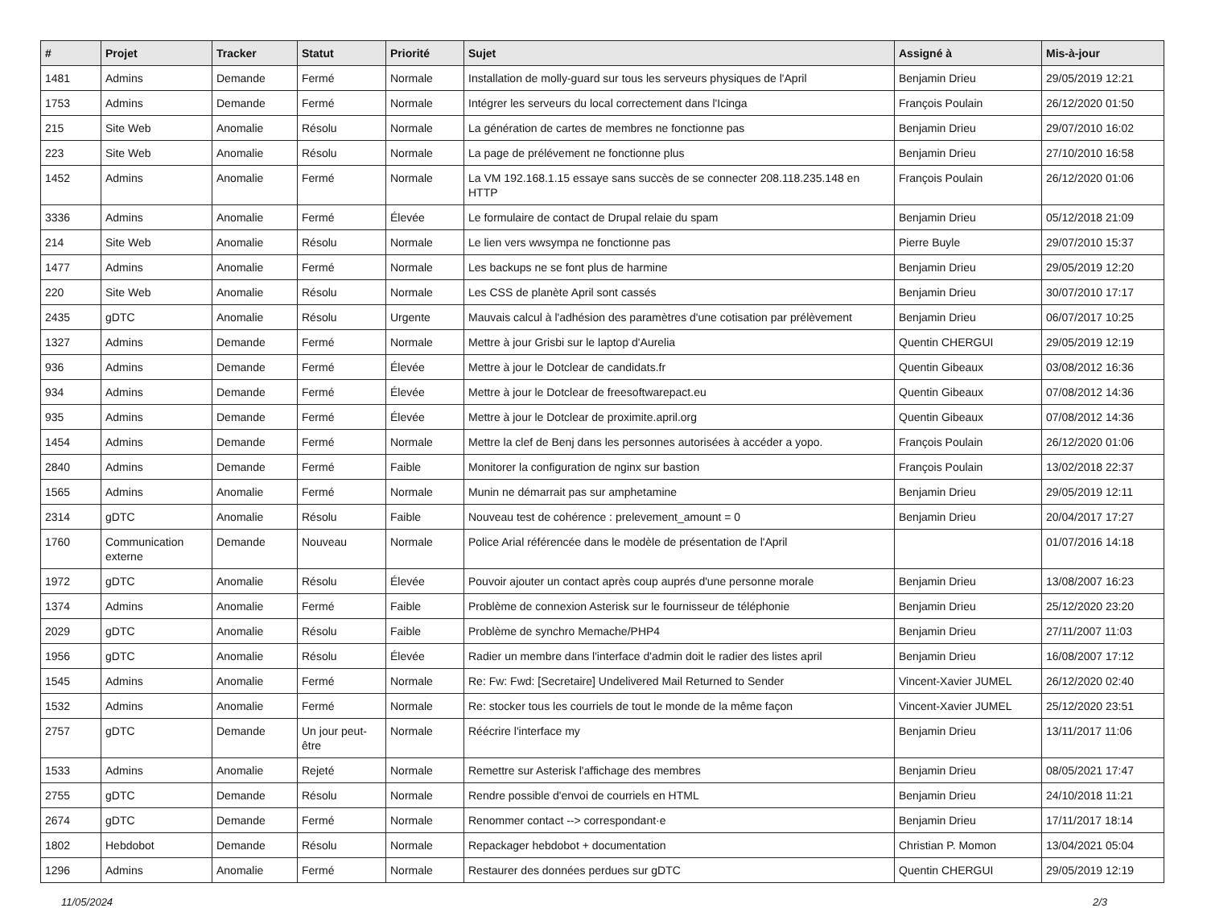| # | Projet | Tracker | Statut | Priorité | Sujet | Assigné à | Mis-à-jour |
| --- | --- | --- | --- | --- | --- | --- | --- |
| 1481 | Admins | Demande | Fermé | Normale | Installation de molly-guard sur tous les serveurs physiques de l'April | Benjamin Drieu | 29/05/2019 12:21 |
| 1753 | Admins | Demande | Fermé | Normale | Intégrer les serveurs du local correctement dans l'Icinga | François Poulain | 26/12/2020 01:50 |
| 215 | Site Web | Anomalie | Résolu | Normale | La génération de cartes de membres ne fonctionne pas | Benjamin Drieu | 29/07/2010 16:02 |
| 223 | Site Web | Anomalie | Résolu | Normale | La page de prélévement ne fonctionne plus | Benjamin Drieu | 27/10/2010 16:58 |
| 1452 | Admins | Anomalie | Fermé | Normale | La VM 192.168.1.15 essaye sans succès de se connecter 208.118.235.148 en HTTP | François Poulain | 26/12/2020 01:06 |
| 3336 | Admins | Anomalie | Fermé | Élevée | Le formulaire de contact de Drupal relaie du spam | Benjamin Drieu | 05/12/2018 21:09 |
| 214 | Site Web | Anomalie | Résolu | Normale | Le lien vers wwsympa ne fonctionne pas | Pierre Buyle | 29/07/2010 15:37 |
| 1477 | Admins | Anomalie | Fermé | Normale | Les backups ne se font plus de harmine | Benjamin Drieu | 29/05/2019 12:20 |
| 220 | Site Web | Anomalie | Résolu | Normale | Les CSS de planète April sont cassés | Benjamin Drieu | 30/07/2010 17:17 |
| 2435 | gDTC | Anomalie | Résolu | Urgente | Mauvais calcul à l'adhésion des paramètres d'une cotisation par prélèvement | Benjamin Drieu | 06/07/2017 10:25 |
| 1327 | Admins | Demande | Fermé | Normale | Mettre à jour Grisbi sur le laptop d'Aurelia | Quentin CHERGUI | 29/05/2019 12:19 |
| 936 | Admins | Demande | Fermé | Élevée | Mettre à jour le Dotclear de candidats.fr | Quentin Gibeaux | 03/08/2012 16:36 |
| 934 | Admins | Demande | Fermé | Élevée | Mettre à jour le Dotclear de freesoftwarepact.eu | Quentin Gibeaux | 07/08/2012 14:36 |
| 935 | Admins | Demande | Fermé | Élevée | Mettre à jour le Dotclear de proximite.april.org | Quentin Gibeaux | 07/08/2012 14:36 |
| 1454 | Admins | Demande | Fermé | Normale | Mettre la clef de Benj dans les personnes autorisées à accéder a yopo. | François Poulain | 26/12/2020 01:06 |
| 2840 | Admins | Demande | Fermé | Faible | Monitorer la configuration de nginx sur bastion | François Poulain | 13/02/2018 22:37 |
| 1565 | Admins | Anomalie | Fermé | Normale | Munin ne démarrait pas sur amphetamine | Benjamin Drieu | 29/05/2019 12:11 |
| 2314 | gDTC | Anomalie | Résolu | Faible | Nouveau test de cohérence : prelevement_amount = 0 | Benjamin Drieu | 20/04/2017 17:27 |
| 1760 | Communication externe | Demande | Nouveau | Normale | Police Arial référencée dans le modèle de présentation de l'April | | 01/07/2016 14:18 |
| 1972 | gDTC | Anomalie | Résolu | Élevée | Pouvoir ajouter un contact après coup auprés d'une personne morale | Benjamin Drieu | 13/08/2007 16:23 |
| 1374 | Admins | Anomalie | Fermé | Faible | Problème de connexion Asterisk sur le fournisseur de téléphonie | Benjamin Drieu | 25/12/2020 23:20 |
| 2029 | gDTC | Anomalie | Résolu | Faible | Problème de synchro Memache/PHP4 | Benjamin Drieu | 27/11/2007 11:03 |
| 1956 | gDTC | Anomalie | Résolu | Élevée | Radier un membre dans l'interface d'admin doit le radier des listes april | Benjamin Drieu | 16/08/2007 17:12 |
| 1545 | Admins | Anomalie | Fermé | Normale | Re: Fw: Fwd: [Secretaire] Undelivered Mail Returned to Sender | Vincent-Xavier JUMEL | 26/12/2020 02:40 |
| 1532 | Admins | Anomalie | Fermé | Normale | Re: stocker tous les courriels de tout le monde de la même façon | Vincent-Xavier JUMEL | 25/12/2020 23:51 |
| 2757 | gDTC | Demande | Un jour peut-être | Normale | Réécrire l'interface my | Benjamin Drieu | 13/11/2017 11:06 |
| 1533 | Admins | Anomalie | Rejeté | Normale | Remettre sur Asterisk l'affichage des membres | Benjamin Drieu | 08/05/2021 17:47 |
| 2755 | gDTC | Demande | Résolu | Normale | Rendre possible d'envoi de courriels en HTML | Benjamin Drieu | 24/10/2018 11:21 |
| 2674 | gDTC | Demande | Fermé | Normale | Renommer contact --> correspondant·e | Benjamin Drieu | 17/11/2017 18:14 |
| 1802 | Hebdobot | Demande | Résolu | Normale | Repackager hebdobot + documentation | Christian P. Momon | 13/04/2021 05:04 |
| 1296 | Admins | Anomalie | Fermé | Normale | Restaurer des données perdues sur gDTC | Quentin CHERGUI | 29/05/2019 12:19 |
11/05/2024 2/3